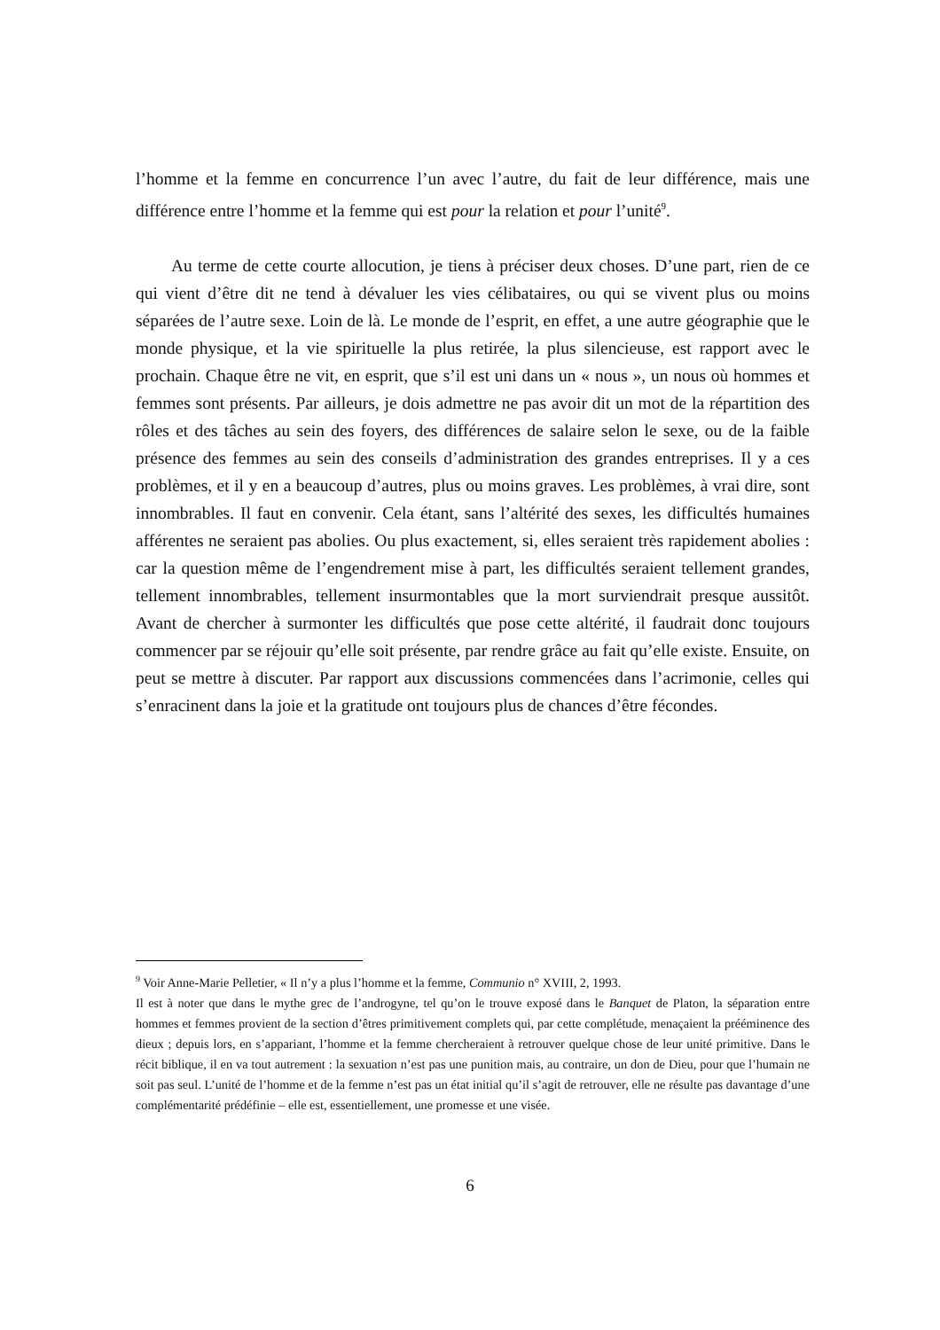l’homme et la femme en concurrence l’un avec l’autre, du fait de leur différence, mais une différence entre l’homme et la femme qui est pour la relation et pour l’unité<sup>9</sup>.
Au terme de cette courte allocution, je tiens à préciser deux choses. D’une part, rien de ce qui vient d’être dit ne tend à dévaluer les vies célibataires, ou qui se vivent plus ou moins séparées de l’autre sexe. Loin de là. Le monde de l’esprit, en effet, a une autre géographie que le monde physique, et la vie spirituelle la plus retirée, la plus silencieuse, est rapport avec le prochain. Chaque être ne vit, en esprit, que s’il est uni dans un « nous », un nous où hommes et femmes sont présents. Par ailleurs, je dois admettre ne pas avoir dit un mot de la répartition des rôles et des tâches au sein des foyers, des différences de salaire selon le sexe, ou de la faible présence des femmes au sein des conseils d’administration des grandes entreprises. Il y a ces problèmes, et il y en a beaucoup d’autres, plus ou moins graves. Les problèmes, à vrai dire, sont innombrables. Il faut en convenir. Cela étant, sans l’altérité des sexes, les difficultés humaines afférentes ne seraient pas abolies. Ou plus exactement, si, elles seraient très rapidement abolies : car la question même de l’engendrement mise à part, les difficultés seraient tellement grandes, tellement innombrables, tellement insurmontables que la mort surviendrait presque aussitôt. Avant de chercher à surmonter les difficultés que pose cette altérité, il faudrait donc toujours commencer par se réjouir qu’elle soit présente, par rendre grâce au fait qu’elle existe. Ensuite, on peut se mettre à discuter. Par rapport aux discussions commencées dans l’acrimonie, celles qui s’enracinent dans la joie et la gratitude ont toujours plus de chances d’être fécondes.
<sup>9</sup> Voir Anne-Marie Pelletier, « Il n’y a plus l’homme et la femme, Communio n° XVIII, 2, 1993.
Il est à noter que dans le mythe grec de l’androgyne, tel qu’on le trouve exposé dans le Banquet de Platon, la séparation entre hommes et femmes provient de la section d’êtres primitivement complets qui, par cette complétude, menaçaient la prééminence des dieux ; depuis lors, en s’appariant, l’homme et la femme chercheraient à retrouver quelque chose de leur unité primitive. Dans le récit biblique, il en va tout autrement : la sexuation n’est pas une punition mais, au contraire, un don de Dieu, pour que l’humain ne soit pas seul. L’unité de l’homme et de la femme n’est pas un état initial qu’il s’agit de retrouver, elle ne résulte pas davantage d’une complémentarité prédéfinie – elle est, essentiellement, une promesse et une visée.
6